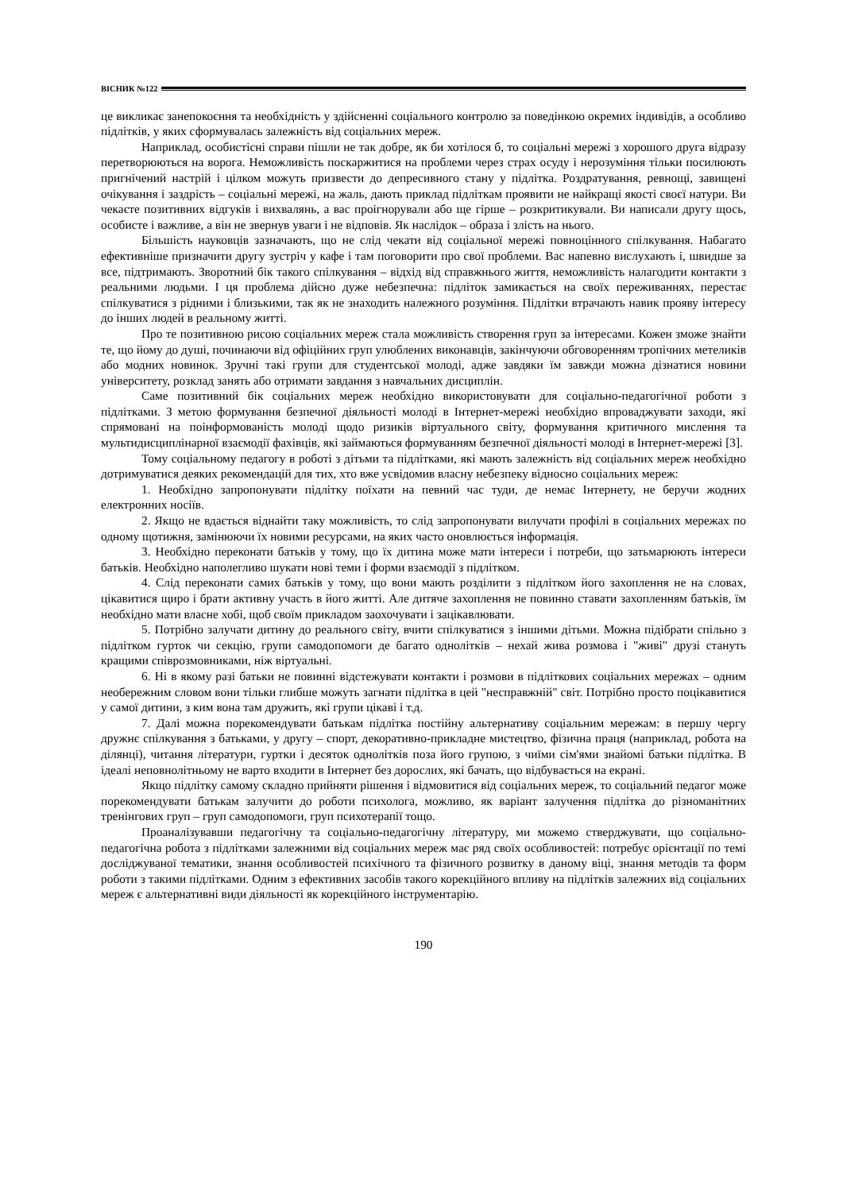ВІСНИК №122
це викликає занепокоєння та необхідність у здійсненні соціального контролю за поведінкою окремих індивідів, а особливо підлітків, у яких сформувалась залежність від соціальних мереж.
Наприклад, особистісні справи пішли не так добре, як би хотілося б, то соціальні мережі з хорошого друга відразу перетворюються на ворога. Неможливість поскаржитися на проблеми через страх осуду і нерозуміння тільки посилюють пригнічений настрій і цілком можуть призвести до депресивного стану у підлітка. Роздратування, ревнощі, завищені очікування і заздрість – соціальні мережі, на жаль, дають приклад підліткам проявити не найкращі якості своєї натури. Ви чекаєте позитивних відгуків і вихвалянь, а вас проігнорували або ще гірше – розкритикували. Ви написали другу щось, особисте і важливе, а він не звернув уваги і не відповів. Як наслідок – образа і злість на нього.
Більшість науковців зазначають, що не слід чекати від соціальної мережі повноцінного спілкування. Набагато ефективніше призначити другу зустріч у кафе і там поговорити про свої проблеми. Вас напевно вислухають і, швидше за все, підтримають. Зворотний бік такого спілкування – відхід від справжнього життя, неможливість налагодити контакти з реальними людьми. І ця проблема дійсно дуже небезпечна: підліток замикається на своїх переживаннях, перестає спілкуватися з рідними і близькими, так як не знаходить належного розуміння. Підлітки втрачають навик прояву інтересу до інших людей в реальному житті.
Про те позитивною рисою соціальних мереж стала можливість створення груп за інтересами. Кожен зможе знайти те, що йому до душі, починаючи від офіційних груп улюблених виконавців, закінчуючи обговоренням тропічних метеликів або модних новинок. Зручні такі групи для студентської молоді, адже завдяки їм завжди можна дізнатися новини університету, розклад занять або отримати завдання з навчальних дисциплін.
Саме позитивний бік соціальних мереж необхідно використовувати для соціально-педагогічної роботи з підлітками. З метою формування безпечної діяльності молоді в Інтернет-мережі необхідно впроваджувати заходи, які спрямовані на поінформованість молоді щодо ризиків віртуального світу, формування критичного мислення та мультидисциплінарної взаємодії фахівців, які займаються формуванням безпечної діяльності молоді в Інтернет-мережі [3].
Тому соціальному педагогу в роботі з дітьми та підлітками, які мають залежність від соціальних мереж необхідно дотримуватися деяких рекомендацій для тих, хто вже усвідомив власну небезпеку відносно соціальних мереж:
1. Необхідно запропонувати підлітку поїхати на певний час туди, де немає Інтернету, не беручи жодних електронних носіїв.
2. Якщо не вдається віднайти таку можливість, то слід запропонувати вилучати профілі в соціальних мережах по одному щотижня, замінюючи їх новими ресурсами, на яких часто оновлюється інформація.
3. Необхідно переконати батьків у тому, що їх дитина може мати інтереси і потреби, що затьмарюють інтереси батьків. Необхідно наполегливо шукати нові теми і форми взаємодії з підлітком.
4. Слід переконати самих батьків у тому, що вони мають розділити з підлітком його захоплення не на словах, цікавитися щиро і брати активну участь в його житті. Але дитяче захоплення не повинно ставати захопленням батьків, їм необхідно мати власне хобі, щоб своїм прикладом заохочувати і зацікавлювати.
5. Потрібно залучати дитину до реального світу, вчити спілкуватися з іншими дітьми. Можна підібрати спільно з підлітком гурток чи секцію, групи самодопомоги де багато однолітків – нехай жива розмова і "живі" друзі стануть кращими співрозмовниками, ніж віртуальні.
6. Ні в якому разі батьки не повинні відстежувати контакти і розмови в підліткових соціальних мережах – одним необережним словом вони тільки глибше можуть загнати підлітка в цей "несправжній" світ. Потрібно просто поцікавитися у самої дитини, з ким вона там дружить, які групи цікаві і т.д.
7. Далі можна порекомендувати батькам підлітка постійну альтернативу соціальним мережам: в першу чергу дружнє спілкування з батьками, у другу – спорт, декоративно-прикладне мистецтво, фізична праця (наприклад, робота на ділянці), читання літератури, гуртки і десяток однолітків поза його групою, з чиїми сім'ями знайомі батьки підлітка. В ідеалі неповнолітньому не варто входити в Інтернет без дорослих, які бачать, що відбувається на екрані.
Якщо підлітку самому складно прийняти рішення і відмовитися від соціальних мереж, то соціальний педагог може порекомендувати батькам залучити до роботи психолога, можливо, як варіант залучення підлітка до різноманітних тренінгових груп – груп самодопомоги, груп психотерапії тощо.
Проаналізувавши педагогічну та соціально-педагогічну літературу, ми можемо стверджувати, що соціально-педагогічна робота з підлітками залежними від соціальних мереж має ряд своїх особливостей: потребує орієнтації по темі досліджуваної тематики, знання особливостей психічного та фізичного розвитку в даному віці, знання методів та форм роботи з такими підлітками. Одним з ефективних засобів такого корекційного впливу на підлітків залежних від соціальних мереж є альтернативні види діяльності як корекційного інструментарію.
190